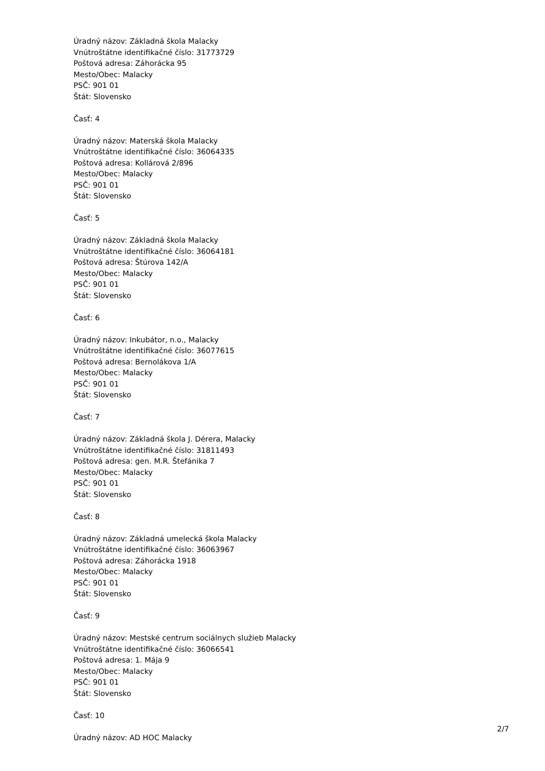Úradný názov: Základná škola Malacky
Vnútroštátne identifikačné číslo: 31773729
Poštová adresa: Záhorácka 95
Mesto/Obec: Malacky
PSČ: 901 01
Štát: Slovensko
Časť: 4
Úradný názov: Materská škola Malacky
Vnútroštátne identifikačné číslo: 36064335
Poštová adresa: Kollárová 2/896
Mesto/Obec: Malacky
PSČ: 901 01
Štát: Slovensko
Časť: 5
Úradný názov: Základná škola Malacky
Vnútroštátne identifikačné číslo: 36064181
Poštová adresa: Štúrova 142/A
Mesto/Obec: Malacky
PSČ: 901 01
Štát: Slovensko
Časť: 6
Úradný názov: Inkubátor, n.o., Malacky
Vnútroštátne identifikačné číslo: 36077615
Poštová adresa: Bernolákova 1/A
Mesto/Obec: Malacky
PSČ: 901 01
Štát: Slovensko
Časť: 7
Úradný názov: Základná škola J. Dérera, Malacky
Vnútroštátne identifikačné číslo: 31811493
Poštová adresa: gen. M.R. Štefánika 7
Mesto/Obec: Malacky
PSČ: 901 01
Štát: Slovensko
Časť: 8
Úradný názov: Základná umelecká škola Malacky
Vnútroštátne identifikačné číslo: 36063967
Poštová adresa: Záhorácka 1918
Mesto/Obec: Malacky
PSČ: 901 01
Štát: Slovensko
Časť: 9
Úradný názov: Mestské centrum sociálnych služieb Malacky
Vnútroštátne identifikačné číslo: 36066541
Poštová adresa: 1. Mája 9
Mesto/Obec: Malacky
PSČ: 901 01
Štát: Slovensko
Časť: 10
Úradný názov: AD HOC Malacky
2/7